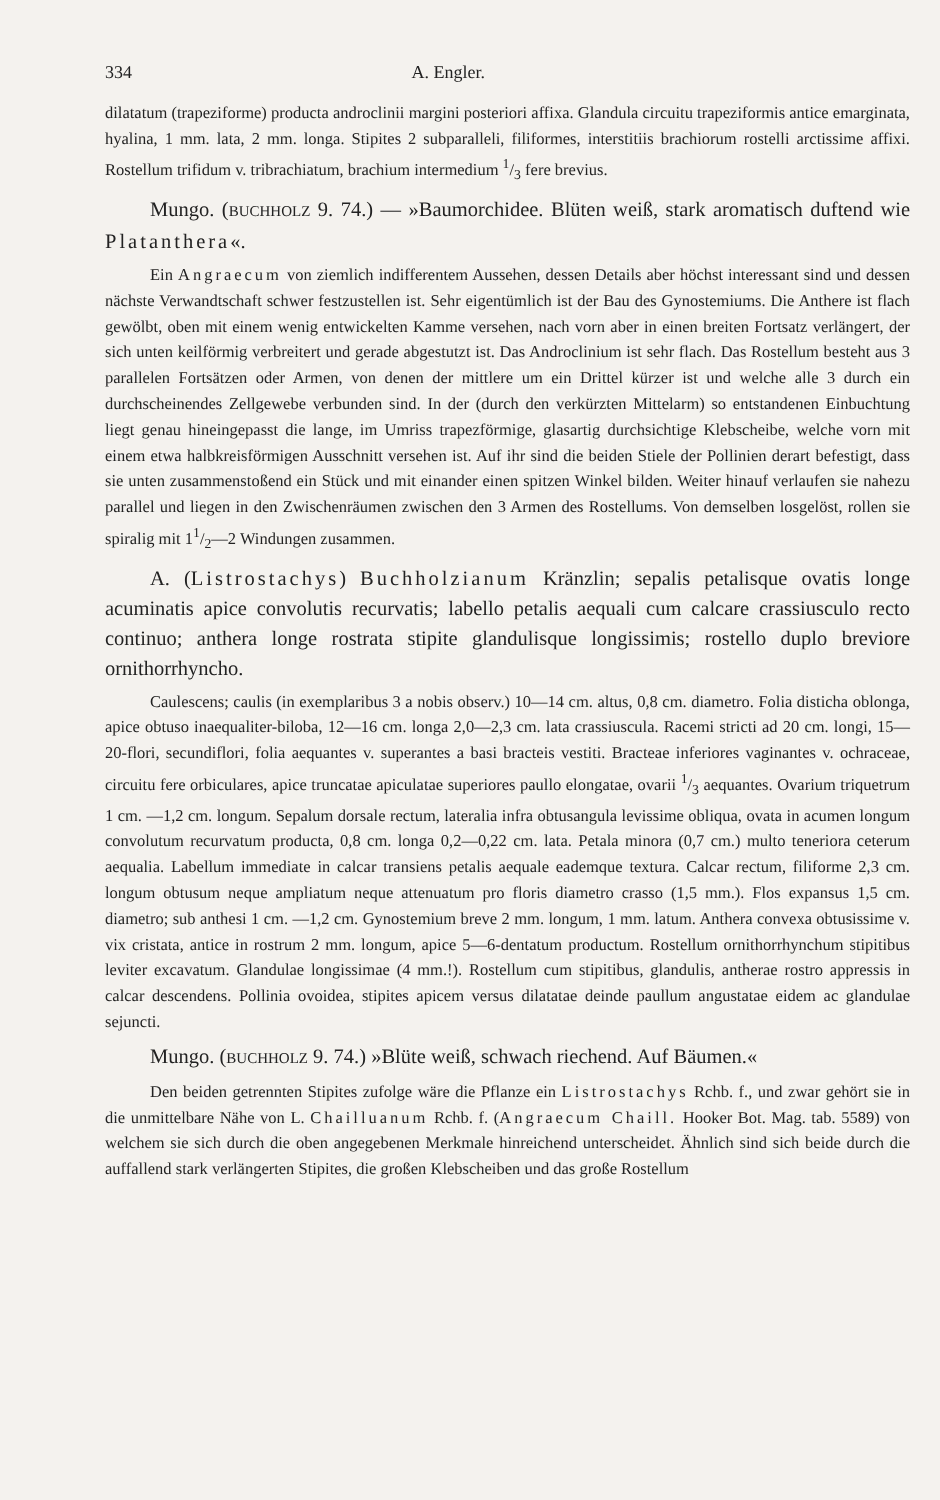334 A. Engler.
dilatatum (trapeziforme) producta androclinii margini posteriori affixa. Glandula circuitu trapeziformis antice emarginata, hyalina, 1 mm. lata, 2 mm. longa. Stipites 2 subparalleli, filiformes, interstitiis brachiorum rostelli arctissime affixi. Rostellum trifidum v. tribrachiatum, brachium intermedium 1/3 fere brevius.
Mungo. (BUCHHOLZ 9. 74.) — »Baumorchidee. Blüten weiß, stark aromatisch duftend wie Platanthera«.
Ein Angraecum von ziemlich indifferentem Aussehen, dessen Details aber höchst interessant sind und dessen nächste Verwandtschaft schwer festzustellen ist. Sehr eigentümlich ist der Bau des Gynostemiums. Die Anthere ist flach gewölbt, oben mit einem wenig entwickelten Kamme versehen, nach vorn aber in einen breiten Fortsatz verlängert, der sich unten keilförmig verbreitert und gerade abgestutzt ist. Das Androclinium ist sehr flach. Das Rostellum besteht aus 3 parallelen Fortsätzen oder Armen, von denen der mittlere um ein Drittel kürzer ist und welche alle 3 durch ein durchscheinendes Zellgewebe verbunden sind. In der (durch den verkürzten Mittelarm) so entstandenen Einbuchtung liegt genau hineingepasst die lange, im Umriss trapezförmige, glasartig durchsichtige Klebscheibe, welche vorn mit einem etwa halbkreisförmigen Ausschnitt versehen ist. Auf ihr sind die beiden Stiele der Pollinien derart befestigt, dass sie unten zusammenstoßend ein Stück und mit einander einen spitzen Winkel bilden. Weiter hinauf verlaufen sie nahezu parallel und liegen in den Zwischenräumen zwischen den 3 Armen des Rostellums. Von demselben losgelöst, rollen sie spiralig mit 11/2—2 Windungen zusammen.
A. (Listrostachys) Buchholzianum Kränzlin; sepalis petalisque ovatis longe acuminatis apice convolutis recurvatis; labello petalis aequali cum calcare crassiusculo recto continuo; anthera longe rostrata stipite glandulisque longissimis; rostello duplo breviore ornithorrhyncho.
Caulescens; caulis (in exemplaribus 3 a nobis observ.) 10—14 cm. altus, 0,8 cm. diametro. Folia disticha oblonga, apice obtuso inaequaliter-biloba, 12—16 cm. longa 2,0—2,3 cm. lata crassiuscula. Racemi stricti ad 20 cm. longi, 15—20-flori, secundiflori, folia aequantes v. superantes a basi bracteis vestiti. Bracteae inferiores vaginantes v. ochraceae, circuitu fere orbiculares, apice truncatae apiculatae superiores paullo elongatae, ovarii 1/3 aequantes. Ovarium triquetrum 1 cm. —1,2 cm. longum. Sepalum dorsale rectum, lateralia infra obtusangula levissime obliqua, ovata in acumen longum convolutum recurvatum producta, 0,8 cm. longa 0,2—0,22 cm. lata. Petala minora (0,7 cm.) multo teneriora ceterum aequalia. Labellum immediate in calcar transiens petalis aequale eademque textura. Calcar rectum, filiforme 2,3 cm. longum obtusum neque ampliatum neque attenuatum pro floris diametro crasso (1,5 mm.). Flos expansus 1,5 cm. diametro; sub anthesi 1 cm. —1,2 cm. Gynostemium breve 2 mm. longum, 1 mm. latum. Anthera convexa obtusissime v. vix cristata, antice in rostrum 2 mm. longum, apice 5—6-dentatum productum. Rostellum ornithorrhynchum stipitibus leviter excavatum. Glandulae longissimae (4 mm.!). Rostellum cum stipitibus, glandulis, antherae rostro appressis in calcar descendens. Pollinia ovoidea, stipites apicem versus dilatatae deinde paullum angustatae eidem ac glandulae sejuncti.
Mungo. (BUCHHOLZ 9. 74.) »Blüte weiß, schwach riechend. Auf Bäumen.«
Den beiden getrennten Stipites zufolge wäre die Pflanze ein Listrostachys Rchb. f., und zwar gehört sie in die unmittelbare Nähe von L. Chailluanum Rchb. f. (Angraecum Chaill. Hooker Bot. Mag. tab. 5589) von welchem sie sich durch die oben angegebenen Merkmale hinreichend unterscheidet. Ähnlich sind sich beide durch die auffallend stark verlängerten Stipites, die großen Klebscheiben und das große Rostellum